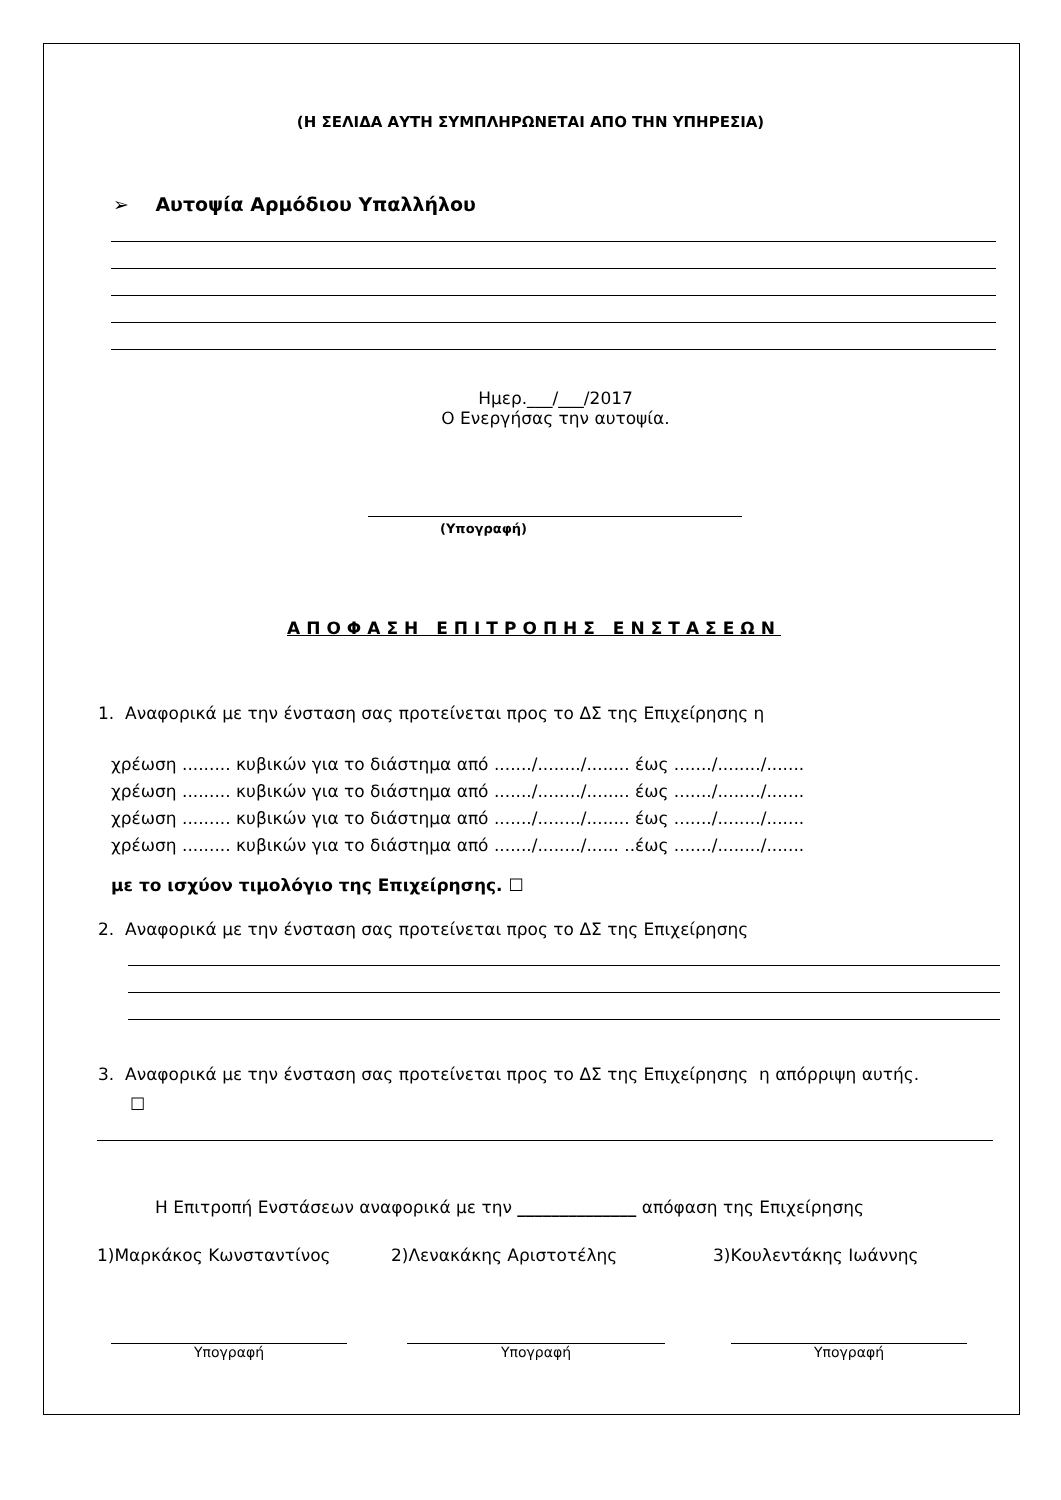(Η ΣΕΛΙΔΑ ΑΥΤΗ ΣΥΜΠΛΗΡΩΝΕΤΑΙ ΑΠΟ ΤΗΝ ΥΠΗΡΕΣΙΑ)
➢ Αυτοψία Αρμόδιου Υπαλλήλου
Ημερ.___/___/2017
Ο Ενεργήσας την αυτοψία.
(Υπογραφή)
ΑΠΟΦΑΣΗ ΕΠΙΤΡΟΠΗΣ ΕΝΣΤΑΣΕΩΝ
1. Αναφορικά με την ένσταση σας προτείνεται προς το ΔΣ της Επιχείρησης η
χρέωση ......... κυβικών για το διάστημα από ......./......../........ έως ......./......../.......
χρέωση ......... κυβικών για το διάστημα από ......./......../........ έως ......./......../.......
χρέωση ......... κυβικών για το διάστημα από ......./......../........ έως ......./......../.......
χρέωση ......... κυβικών για το διάστημα από ......./......../...... ..έως ......./......../.......
με το ισχύον τιμολόγιο της Επιχείρησης. ☐
2. Αναφορικά με την ένσταση σας προτείνεται προς το ΔΣ της Επιχείρησης
3. Αναφορικά με την ένσταση σας προτείνεται προς το ΔΣ της Επιχείρησης η απόρριψη αυτής.
☐
Η Επιτροπή Ενστάσεων αναφορικά με την ______________ απόφαση της Επιχείρησης
1)Μαρκάκος Κωνσταντίνος 2)Λενακάκης Αριστοτέλης 3)Κουλεντάκης Ιωάννης
Υπογραφή Υπογραφή Υπογραφή